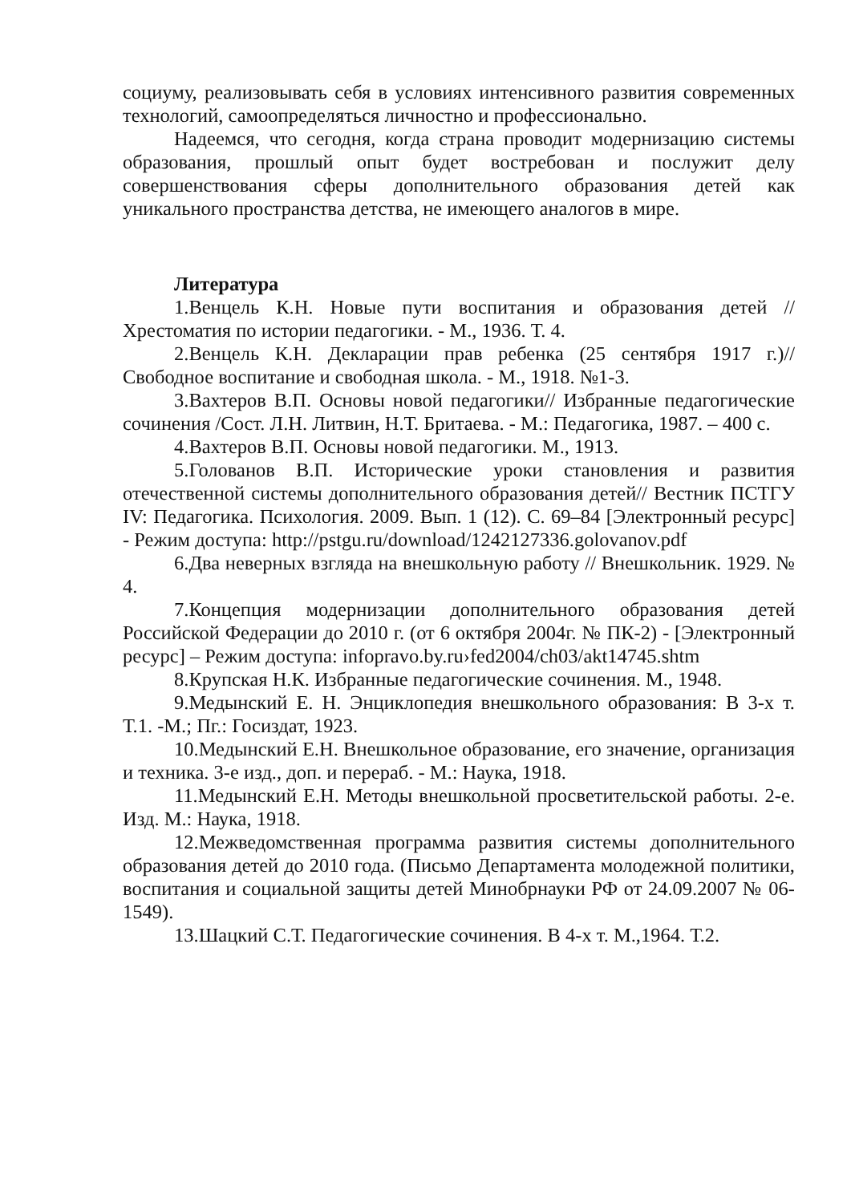социуму, реализовывать себя в условиях интенсивного развития современных технологий, самоопределяться личностно и профессионально.
Надеемся, что сегодня, когда страна проводит модернизацию системы образования, прошлый опыт будет востребован и послужит делу совершенствования сферы дополнительного образования детей как уникального пространства детства, не имеющего аналогов в мире.
Литература
1.Венцель К.Н. Новые пути воспитания и образования детей // Хрестоматия по истории педагогики. - М., 1936. Т. 4.
2.Венцель К.Н. Декларации прав ребенка (25 сентября 1917 г.)//Свободное воспитание и свободная школа. - М., 1918. №1-3.
3.Вахтеров В.П. Основы новой педагогики// Избранные педагогические сочинения /Сост. Л.Н. Литвин, Н.Т. Бритаева. - М.: Педагогика, 1987. – 400 с.
4.Вахтеров В.П. Основы новой педагогики. М., 1913.
5.Голованов В.П. Исторические уроки становления и развития отечественной системы дополнительного образования детей// Вестник ПСТГУ IV: Педагогика. Психология. 2009. Вып. 1 (12). С. 69–84 [Электронный ресурс] - Режим доступа: http://pstgu.ru/download/1242127336.golovanov.pdf
6.Два неверных взгляда на внешкольную работу // Внешкольник. 1929. № 4.
7.Концепция модернизации дополнительного образования детей Российской Федерации до 2010 г. (от 6 октября 2004г. № ПК-2) - [Электронный ресурс] – Режим доступа: infopravo.by.ru›fed2004/ch03/akt14745.shtm
8.Крупская Н.К. Избранные педагогические сочинения. М., 1948.
9.Медынский Е. Н. Энциклопедия внешкольного образования: В 3-х т. Т.1. -М.; Пг.: Госиздат, 1923.
10.Медынский Е.Н. Внешкольное образование, его значение, организация и техника. 3-е изд., доп. и перераб. - М.: Наука, 1918.
11.Медынский Е.Н. Методы внешкольной просветительской работы. 2-е. Изд. М.: Наука, 1918.
12.Межведомственная программа развития системы дополнительного образования детей до 2010 года. (Письмо Департамента молодежной политики, воспитания и социальной защиты детей Минобрнауки РФ от 24.09.2007 № 06-1549).
13.Шацкий С.Т. Педагогические сочинения. В 4-х т. М.,1964. Т.2.